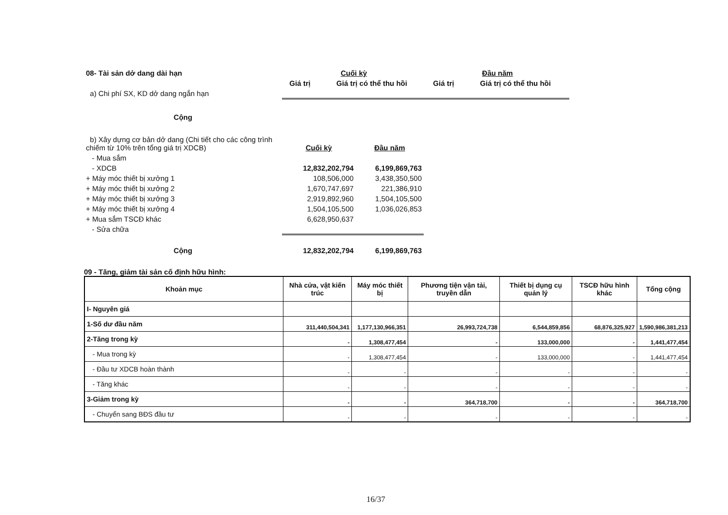| 08- Tài sản dở dang dài hạn | Cuối kỳ | | Đầu năm | |
| | Giá trị | Giá trị có thể thu hồi | Giá trị | Giá trị có thể thu hồi |
| a) Chi phí SX, KD dở dang ngắn hạn | | | | |
| Cộng | | | | |
| b) Xây dựng cơ bản dở dang (Chi tiết cho các công trình chiếm từ 10% trên tổng giá trị XDCB) | Cuối kỳ | Đầu năm |
| - Mua sắm | | |
| - XDCB | 12,832,202,794 | 6,199,869,763 |
| + Máy móc thiết bị xưởng 1 | 108,506,000 | 3,438,350,500 |
| + Máy móc thiết bị xưởng 2 | 1,670,747,697 | 221,386,910 |
| + Máy móc thiết bị xưởng 3 | 2,919,892,960 | 1,504,105,500 |
| + Máy móc thiết bị xưởng 4 | 1,504,105,500 | 1,036,026,853 |
| + Mua sắm TSCĐ khác | 6,628,950,637 | |
| - Sửa chữa | | |
| Cộng | 12,832,202,794 | 6,199,869,763 |
09 - Tăng, giảm tài sản cố định hữu hình:
| Khoản mục | Nhà cửa, vật kiến trúc | Máy móc thiết bị | Phương tiện vận tải, truyền dẫn | Thiết bị dụng cụ quản lý | TSCĐ hữu hình khác | Tổng cộng |
| --- | --- | --- | --- | --- | --- | --- |
| I- Nguyên giá | | | | | | |
| 1-Số dư đầu năm | 311,440,504,341 | 1,177,130,966,351 | 26,993,724,738 | 6,544,859,856 | 68,876,325,927 | 1,590,986,381,213 |
| 2-Tăng trong kỳ | - | 1,308,477,454 | - | 133,000,000 | - | 1,441,477,454 |
| - Mua trong kỳ | - | 1,308,477,454 | - | 133,000,000 | - | 1,441,477,454 |
| - Đầu tư XDCB hoàn thành | - | - | - | - | - | - |
| - Tăng khác | - | - | - | - | - | - |
| 3-Giảm trong kỳ | - | - | 364,718,700 | - | - | 364,718,700 |
| - Chuyển sang BĐS đầu tư | - | - | - | - | - | - |
16/37